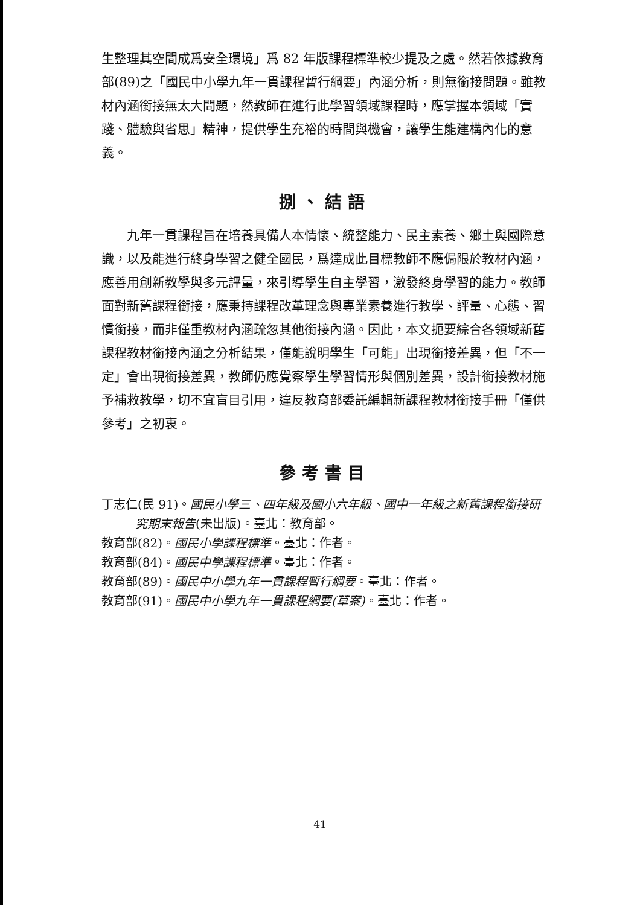生整理其空間成爲安全環境」爲 82 年版課程標準較少提及之處。然若依據教育部(89)之「國民中小學九年一貫課程暫行綱要」內涵分析，則無銜接問題。雖教材內涵銜接無太大問題，然教師在進行此學習領域課程時，應掌握本領域「實踐、體驗與省思」精神，提供學生充裕的時間與機會，讓學生能建構內化的意義。
捌、結語
九年一貫課程旨在培養具備人本情懷、統整能力、民主素養、鄉土與國際意識，以及能進行終身學習之健全國民，爲達成此目標教師不應侷限於教材內涵，應善用創新教學與多元評量，來引導學生自主學習，激發終身學習的能力。教師面對新舊課程銜接，應秉持課程改革理念與專業素養進行教學、評量、心態、習慣銜接，而非僅重教材內涵疏忽其他銜接內涵。因此，本文扼要綜合各領域新舊課程教材銜接內涵之分析結果，僅能說明學生「可能」出現銜接差異，但「不一定」會出現銜接差異，教師仍應覺察學生學習情形與個別差異，設計銜接教材施予補救教學，切不宜盲目引用，違反教育部委託編輯新課程教材銜接手冊「僅供參考」之初衷。
參考書目
丁志仁(民 91)。國民小學三、四年級及國小六年級、國中一年級之新舊課程銜接研究期末報告(未出版)。臺北：教育部。
教育部(82)。國民小學課程標準。臺北：作者。
教育部(84)。國民中學課程標準。臺北：作者。
教育部(89)。國民中小學九年一貫課程暫行綱要。臺北：作者。
教育部(91)。國民中小學九年一貫課程綱要(草案)。臺北：作者。
41